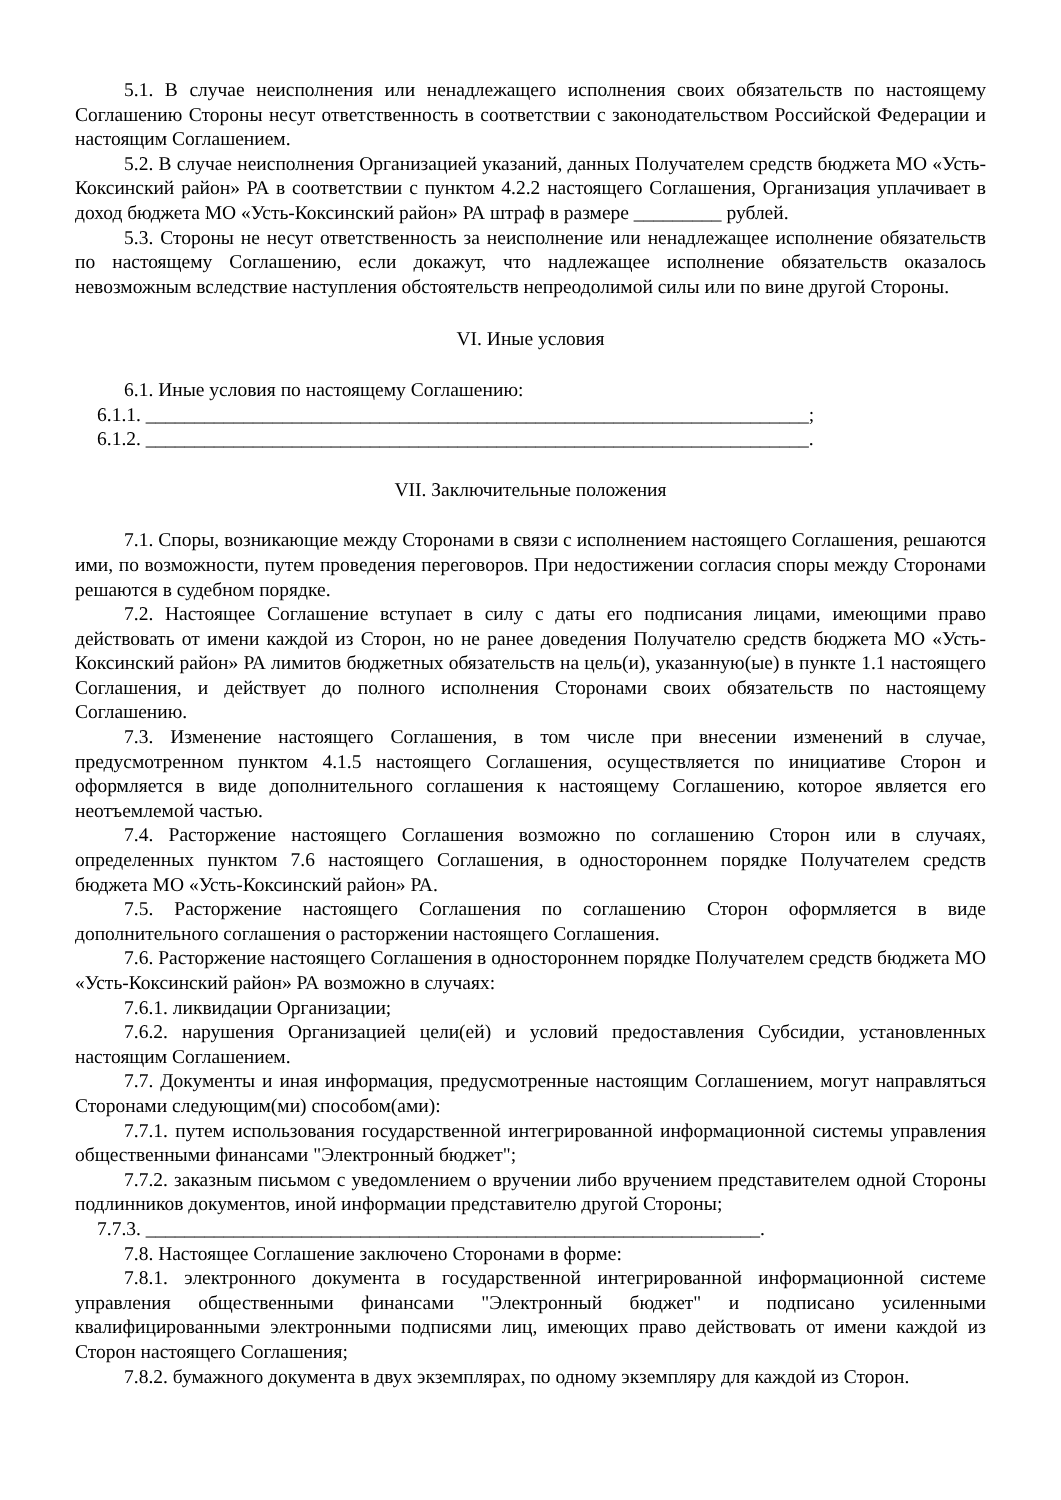5.1. В случае неисполнения или ненадлежащего исполнения своих обязательств по настоящему Соглашению Стороны несут ответственность в соответствии с законодательством Российской Федерации и настоящим Соглашением.
5.2. В случае неисполнения Организацией указаний, данных Получателем средств бюджета МО «Усть-Коксинский район» РА в соответствии с пунктом 4.2.2 настоящего Соглашения, Организация уплачивает в доход бюджета МО «Усть-Коксинский район» РА штраф в размере _________ рублей.
5.3. Стороны не несут ответственность за неисполнение или ненадлежащее исполнение обязательств по настоящему Соглашению, если докажут, что надлежащее исполнение обязательств оказалось невозможным вследствие наступления обстоятельств непреодолимой силы или по вине другой Стороны.
VI. Иные условия
6.1. Иные условия по настоящему Соглашению:
6.1.1. ____________________________________________________________________;
6.1.2. ____________________________________________________________________.
VII. Заключительные положения
7.1. Споры, возникающие между Сторонами в связи с исполнением настоящего Соглашения, решаются ими, по возможности, путем проведения переговоров. При недостижении согласия споры между Сторонами решаются в судебном порядке.
7.2. Настоящее Соглашение вступает в силу с даты его подписания лицами, имеющими право действовать от имени каждой из Сторон, но не ранее доведения Получателю средств бюджета МО «Усть-Коксинский район» РА лимитов бюджетных обязательств на цель(и), указанную(ые) в пункте 1.1 настоящего Соглашения, и действует до полного исполнения Сторонами своих обязательств по настоящему Соглашению.
7.3. Изменение настоящего Соглашения, в том числе при внесении изменений в случае, предусмотренном пунктом 4.1.5 настоящего Соглашения, осуществляется по инициативе Сторон и оформляется в виде дополнительного соглашения к настоящему Соглашению, которое является его неотъемлемой частью.
7.4. Расторжение настоящего Соглашения возможно по соглашению Сторон или в случаях, определенных пунктом 7.6 настоящего Соглашения, в одностороннем порядке Получателем средств бюджета МО «Усть-Коксинский район» РА.
7.5. Расторжение настоящего Соглашения по соглашению Сторон оформляется в виде дополнительного соглашения о расторжении настоящего Соглашения.
7.6. Расторжение настоящего Соглашения в одностороннем порядке Получателем средств бюджета МО «Усть-Коксинский район» РА возможно в случаях:
7.6.1. ликвидации Организации;
7.6.2. нарушения Организацией цели(ей) и условий предоставления Субсидии, установленных настоящим Соглашением.
7.7. Документы и иная информация, предусмотренные настоящим Соглашением, могут направляться Сторонами следующим(ми) способом(ами):
7.7.1. путем использования государственной интегрированной информационной системы управления общественными финансами "Электронный бюджет";
7.7.2. заказным письмом с уведомлением о вручении либо вручением представителем одной Стороны подлинников документов, иной информации представителю другой Стороны;
7.7.3. _______________________________________________________________.
7.8. Настоящее Соглашение заключено Сторонами в форме:
7.8.1. электронного документа в государственной интегрированной информационной системе управления общественными финансами "Электронный бюджет" и подписано усиленными квалифицированными электронными подписями лиц, имеющих право действовать от имени каждой из Сторон настоящего Соглашения;
7.8.2. бумажного документа в двух экземплярах, по одному экземпляру для каждой из Сторон.